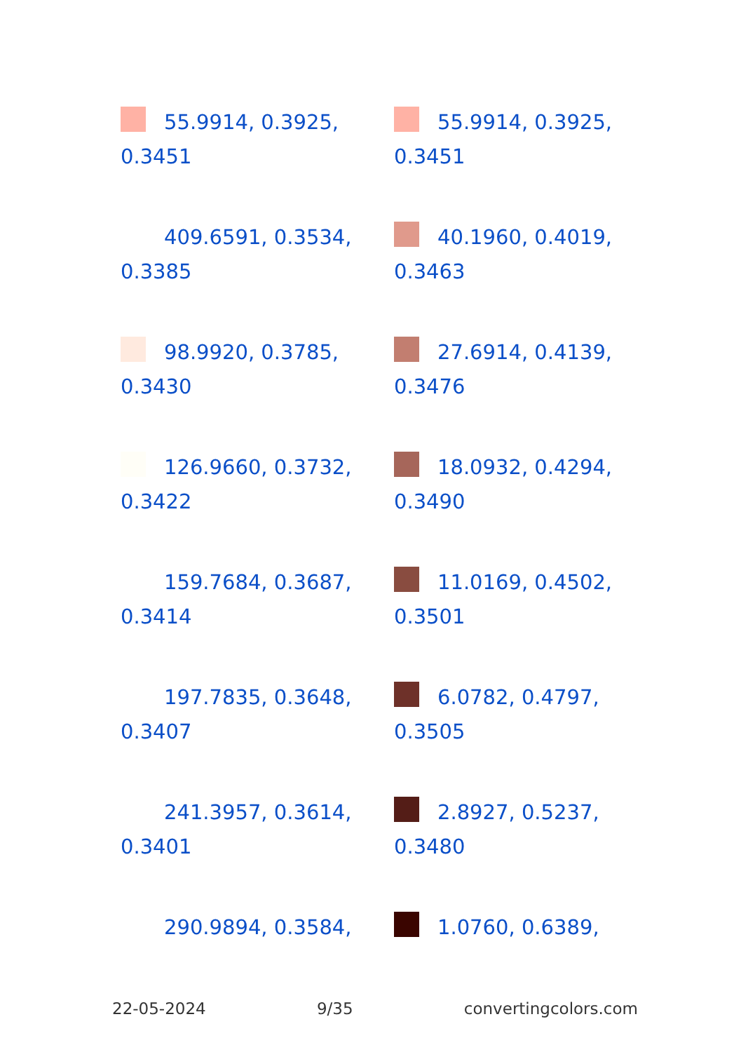55.9914, 0.3925,
0.3451
55.9914, 0.3925,
0.3451
409.6591, 0.3534,
0.3385
40.1960, 0.4019,
0.3463
98.9920, 0.3785,
0.3430
27.6914, 0.4139,
0.3476
126.9660, 0.3732,
0.3422
18.0932, 0.4294,
0.3490
159.7684, 0.3687,
0.3414
11.0169, 0.4502,
0.3501
197.7835, 0.3648,
0.3407
6.0782, 0.4797,
0.3505
241.3957, 0.3614,
0.3401
2.8927, 0.5237,
0.3480
290.9894, 0.3584,
1.0760, 0.6389,
22-05-2024 9/35 convertingcolors.com